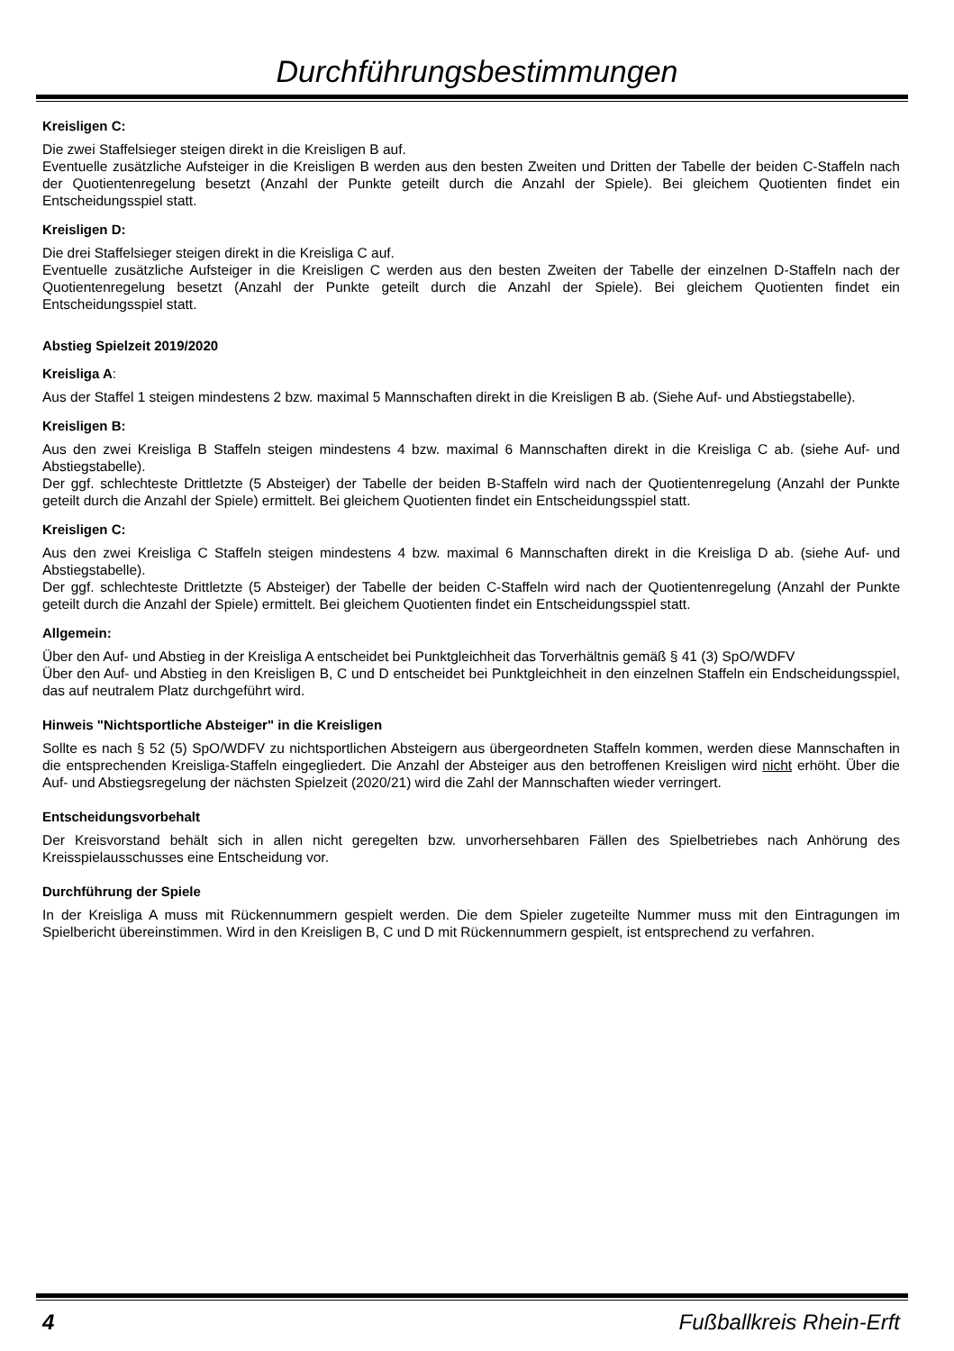Durchführungsbestimmungen
Kreisligen C:
Die zwei Staffelsieger steigen direkt in die Kreisligen B auf.
Eventuelle zusätzliche Aufsteiger in die Kreisligen B werden aus den besten Zweiten und Dritten der Tabelle der beiden C-Staffeln nach der Quotientenregelung besetzt (Anzahl der Punkte geteilt durch die Anzahl der Spiele). Bei gleichem Quotienten findet ein Entscheidungsspiel statt.
Kreisligen D:
Die drei Staffelsieger steigen direkt in die Kreisliga C auf.
Eventuelle zusätzliche Aufsteiger in die Kreisligen C werden aus den besten Zweiten der Tabelle der einzelnen D-Staffeln nach der Quotientenregelung besetzt (Anzahl der Punkte geteilt durch die Anzahl der Spiele). Bei gleichem Quotienten findet ein Entscheidungsspiel statt.
Abstieg Spielzeit 2019/2020
Kreisliga A:
Aus der Staffel 1 steigen mindestens 2 bzw. maximal 5 Mannschaften direkt in die Kreisligen B ab. (Siehe Auf- und Abstiegstabelle).
Kreisligen B:
Aus den zwei Kreisliga B Staffeln steigen mindestens 4 bzw. maximal 6 Mannschaften direkt in die Kreisliga C ab. (siehe Auf- und Abstiegstabelle).
Der ggf. schlechteste Drittletzte (5 Absteiger) der Tabelle der beiden B-Staffeln wird nach der Quotientenregelung (Anzahl der Punkte geteilt durch die Anzahl der Spiele) ermittelt. Bei gleichem Quotienten findet ein Entscheidungsspiel statt.
Kreisligen C:
Aus den zwei Kreisliga C Staffeln steigen mindestens 4 bzw. maximal 6 Mannschaften direkt in die Kreisliga D ab. (siehe Auf- und Abstiegstabelle).
Der ggf. schlechteste Drittletzte (5 Absteiger) der Tabelle der beiden C-Staffeln wird nach der Quotientenregelung (Anzahl der Punkte geteilt durch die Anzahl der Spiele) ermittelt. Bei gleichem Quotienten findet ein Entscheidungsspiel statt.
Allgemein:
Über den Auf- und Abstieg in der Kreisliga A entscheidet bei Punktgleichheit das Torverhältnis gemäß § 41 (3) SpO/WDFV
Über den Auf- und Abstieg in den Kreisligen B, C und D entscheidet bei Punktgleichheit in den einzelnen Staffeln ein Endscheidungsspiel, das auf neutralem Platz durchgeführt wird.
Hinweis "Nichtsportliche Absteiger" in die Kreisligen
Sollte es nach § 52 (5) SpO/WDFV zu nichtsportlichen Absteigern aus übergeordneten Staffeln kommen, werden diese Mannschaften in die entsprechenden Kreisliga-Staffeln eingegliedert. Die Anzahl der Absteiger aus den betroffenen Kreisligen wird nicht erhöht. Über die Auf- und Abstiegsregelung der nächsten Spielzeit (2020/21) wird die Zahl der Mannschaften wieder verringert.
Entscheidungsvorbehalt
Der Kreisvorstand behält sich in allen nicht geregelten bzw. unvorhersehbaren Fällen des Spielbetriebes nach Anhörung des Kreisspielausschusses eine Entscheidung vor.
Durchführung der Spiele
In der Kreisliga A muss mit Rückennummern gespielt werden. Die dem Spieler zugeteilte Nummer muss mit den Eintragungen im Spielbericht übereinstimmen. Wird in den Kreisligen B, C und D mit Rückennummern gespielt, ist entsprechend zu verfahren.
4 Fußballkreis Rhein-Erft